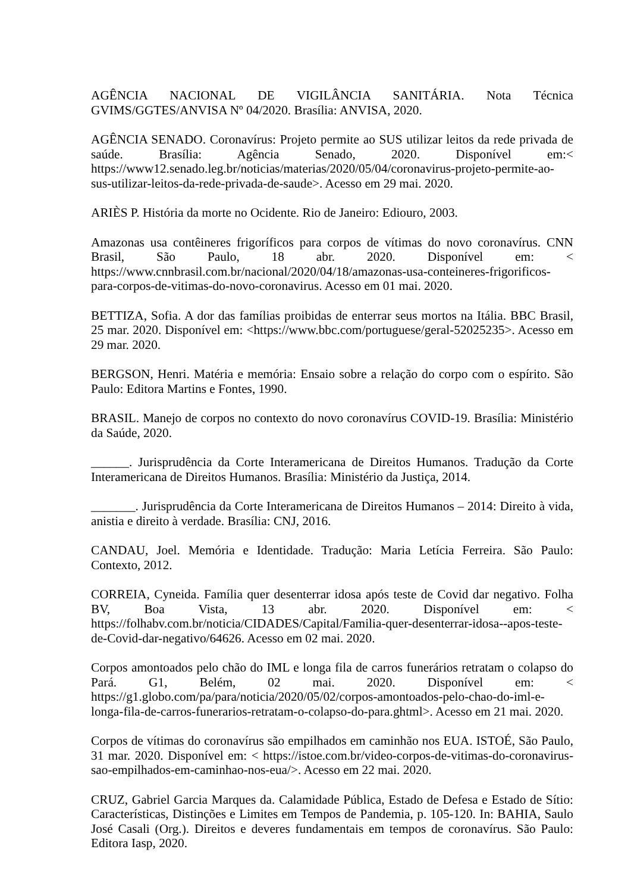AGÊNCIA NACIONAL DE VIGILÂNCIA SANITÁRIA. Nota Técnica GVIMS/GGTES/ANVISA Nº 04/2020. Brasília: ANVISA, 2020.
AGÊNCIA SENADO. Coronavírus: Projeto permite ao SUS utilizar leitos da rede privada de saúde. Brasília: Agência Senado, 2020. Disponível em:< https://www12.senado.leg.br/noticias/materias/2020/05/04/coronavirus-projeto-permite-ao-sus-utilizar-leitos-da-rede-privada-de-saude>. Acesso em 29 mai. 2020.
ARIÈS P. História da morte no Ocidente. Rio de Janeiro: Ediouro, 2003.
Amazonas usa contêineres frigoríficos para corpos de vítimas do novo coronavírus. CNN Brasil, São Paulo, 18 abr. 2020. Disponível em: < https://www.cnnbrasil.com.br/nacional/2020/04/18/amazonas-usa-conteineres-frigorificos-para-corpos-de-vitimas-do-novo-coronavirus. Acesso em 01 mai. 2020.
BETTIZA, Sofia. A dor das famílias proibidas de enterrar seus mortos na Itália. BBC Brasil, 25 mar. 2020. Disponível em: <https://www.bbc.com/portuguese/geral-52025235>. Acesso em 29 mar. 2020.
BERGSON, Henri. Matéria e memória: Ensaio sobre a relação do corpo com o espírito. São Paulo: Editora Martins e Fontes, 1990.
BRASIL. Manejo de corpos no contexto do novo coronavírus COVID-19. Brasília: Ministério da Saúde, 2020.
______. Jurisprudência da Corte Interamericana de Direitos Humanos. Tradução da Corte Interamericana de Direitos Humanos. Brasília: Ministério da Justiça, 2014.
_______. Jurisprudência da Corte Interamericana de Direitos Humanos – 2014: Direito à vida, anistia e direito à verdade. Brasília: CNJ, 2016.
CANDAU, Joel. Memória e Identidade. Tradução: Maria Letícia Ferreira. São Paulo: Contexto, 2012.
CORREIA, Cyneida. Família quer desenterrar idosa após teste de Covid dar negativo. Folha BV, Boa Vista, 13 abr. 2020. Disponível em: < https://folhabv.com.br/noticia/CIDADES/Capital/Familia-quer-desenterrar-idosa--apos-teste-de-Covid-dar-negativo/64626. Acesso em 02 mai. 2020.
Corpos amontoados pelo chão do IML e longa fila de carros funerários retratam o colapso do Pará. G1, Belém, 02 mai. 2020. Disponível em: < https://g1.globo.com/pa/para/noticia/2020/05/02/corpos-amontoados-pelo-chao-do-iml-e-longa-fila-de-carros-funerarios-retratam-o-colapso-do-para.ghtml>. Acesso em 21 mai. 2020.
Corpos de vítimas do coronavírus são empilhados em caminhão nos EUA. ISTOÉ, São Paulo, 31 mar. 2020. Disponível em: < https://istoe.com.br/video-corpos-de-vitimas-do-coronavirus-sao-empilhados-em-caminhao-nos-eua/>. Acesso em 22 mai. 2020.
CRUZ, Gabriel Garcia Marques da. Calamidade Pública, Estado de Defesa e Estado de Sítio: Características, Distinções e Limites em Tempos de Pandemia, p. 105-120. In: BAHIA, Saulo José Casali (Org.). Direitos e deveres fundamentais em tempos de coronavírus. São Paulo: Editora Iasp, 2020.